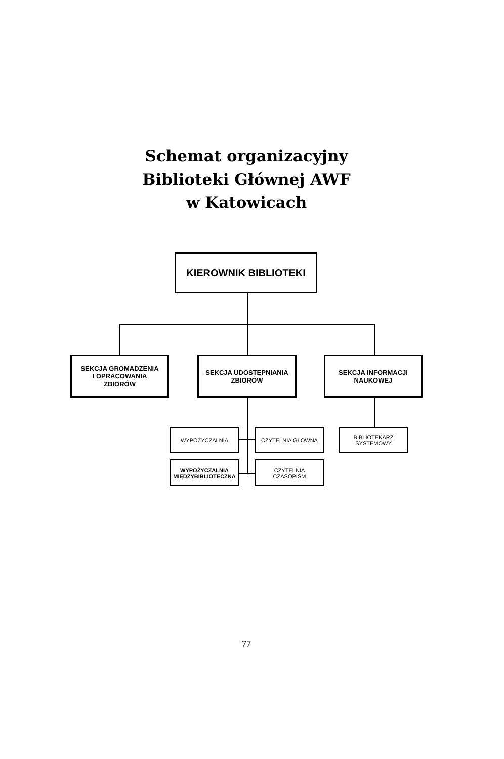Schemat organizacyjny
Biblioteki Głównej AWF
w Katowicach
KIEROWNIK BIBLIOTEKI
SEKCJA GROMADZENIA
I OPRACOWANIA
ZBIORÓW
SEKCJA UDOSTĘPNIANIA
ZBIORÓW
SEKCJA INFORMACJI
NAUKOWEJ
WYPOŻYCZALNIA CZYTELNIA GŁÓWNA
BIBLIOTEKARZ
SYSTEMOWY
WYPOŻYCZALNIA
MIĘDZYBIBLIOTECZNA
CZYTELNIA
CZASOPISM
77